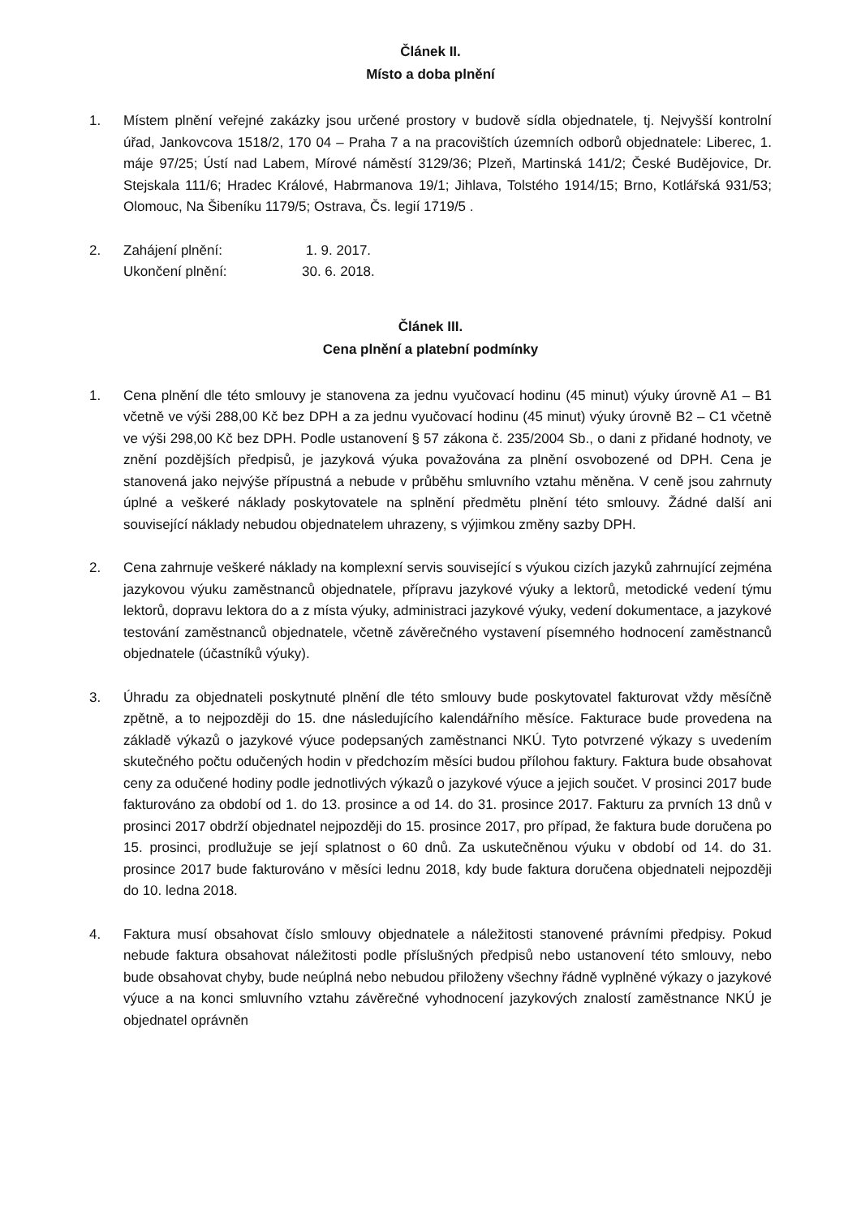Článek II.
Místo a doba plnění
1. Místem plnění veřejné zakázky jsou určené prostory v budově sídla objednatele, tj. Nejvyšší kontrolní úřad, Jankovcova 1518/2, 170 04 – Praha 7 a na pracovištích územních odborů objednatele: Liberec, 1. máje 97/25; Ústí nad Labem, Mírové náměstí 3129/36; Plzeň, Martinská 141/2; České Budějovice, Dr. Stejskala 111/6; Hradec Králové, Habrmanova 19/1; Jihlava, Tolstého 1914/15; Brno, Kotlářská 931/53; Olomouc, Na Šibeníku 1179/5; Ostrava, Čs. legií 1719/5 .
2. Zahájení plnění: 1. 9. 2017.
Ukončení plnění: 30. 6. 2018.
Článek III.
Cena plnění a platební podmínky
1. Cena plnění dle této smlouvy je stanovena za jednu vyučovací hodinu (45 minut) výuky úrovně A1 – B1 včetně ve výši 288,00 Kč bez DPH a za jednu vyučovací hodinu (45 minut) výuky úrovně B2 – C1 včetně ve výši 298,00 Kč bez DPH. Podle ustanovení § 57 zákona č. 235/2004 Sb., o dani z přidané hodnoty, ve znění pozdějších předpisů, je jazyková výuka považována za plnění osvobozené od DPH. Cena je stanovená jako nejvýše přípustná a nebude v průběhu smluvního vztahu měněna. V ceně jsou zahrnuty úplné a veškeré náklady poskytovatele na splnění předmětu plnění této smlouvy. Žádné další ani související náklady nebudou objednatelem uhrazeny, s výjimkou změny sazby DPH.
2. Cena zahrnuje veškeré náklady na komplexní servis související s výukou cizích jazyků zahrnující zejména jazykovou výuku zaměstnanců objednatele, přípravu jazykové výuky a lektorů, metodické vedení týmu lektorů, dopravu lektora do a z místa výuky, administraci jazykové výuky, vedení dokumentace, a jazykové testování zaměstnanců objednatele, včetně závěrečného vystavení písemného hodnocení zaměstnanců objednatele (účastníků výuky).
3. Úhradu za objednateli poskytnuté plnění dle této smlouvy bude poskytovatel fakturovat vždy měsíčně zpětně, a to nejpozději do 15. dne následujícího kalendářního měsíce. Fakturace bude provedena na základě výkazů o jazykové výuce podepsaných zaměstnanci NKÚ. Tyto potvrzené výkazy s uvedením skutečného počtu odučených hodin v předchozím měsíci budou přílohou faktury. Faktura bude obsahovat ceny za odučené hodiny podle jednotlivých výkazů o jazykové výuce a jejich součet. V prosinci 2017 bude fakturováno za období od 1. do 13. prosince a od 14. do 31. prosince 2017. Fakturu za prvních 13 dnů v prosinci 2017 obdrží objednatel nejpozději do 15. prosince 2017, pro případ, že faktura bude doručena po 15. prosinci, prodlužuje se její splatnost o 60 dnů. Za uskutečněnou výuku v období od 14. do 31. prosince 2017 bude fakturováno v měsíci lednu 2018, kdy bude faktura doručena objednateli nejpozději do 10. ledna 2018.
4. Faktura musí obsahovat číslo smlouvy objednatele a náležitosti stanovené právními předpisy. Pokud nebude faktura obsahovat náležitosti podle příslušných předpisů nebo ustanovení této smlouvy, nebo bude obsahovat chyby, bude neúplná nebo nebudou přiloženy všechny řádně vyplněné výkazy o jazykové výuce a na konci smluvního vztahu závěrečné vyhodnocení jazykových znalostí zaměstnance NKÚ je objednatel oprávněn